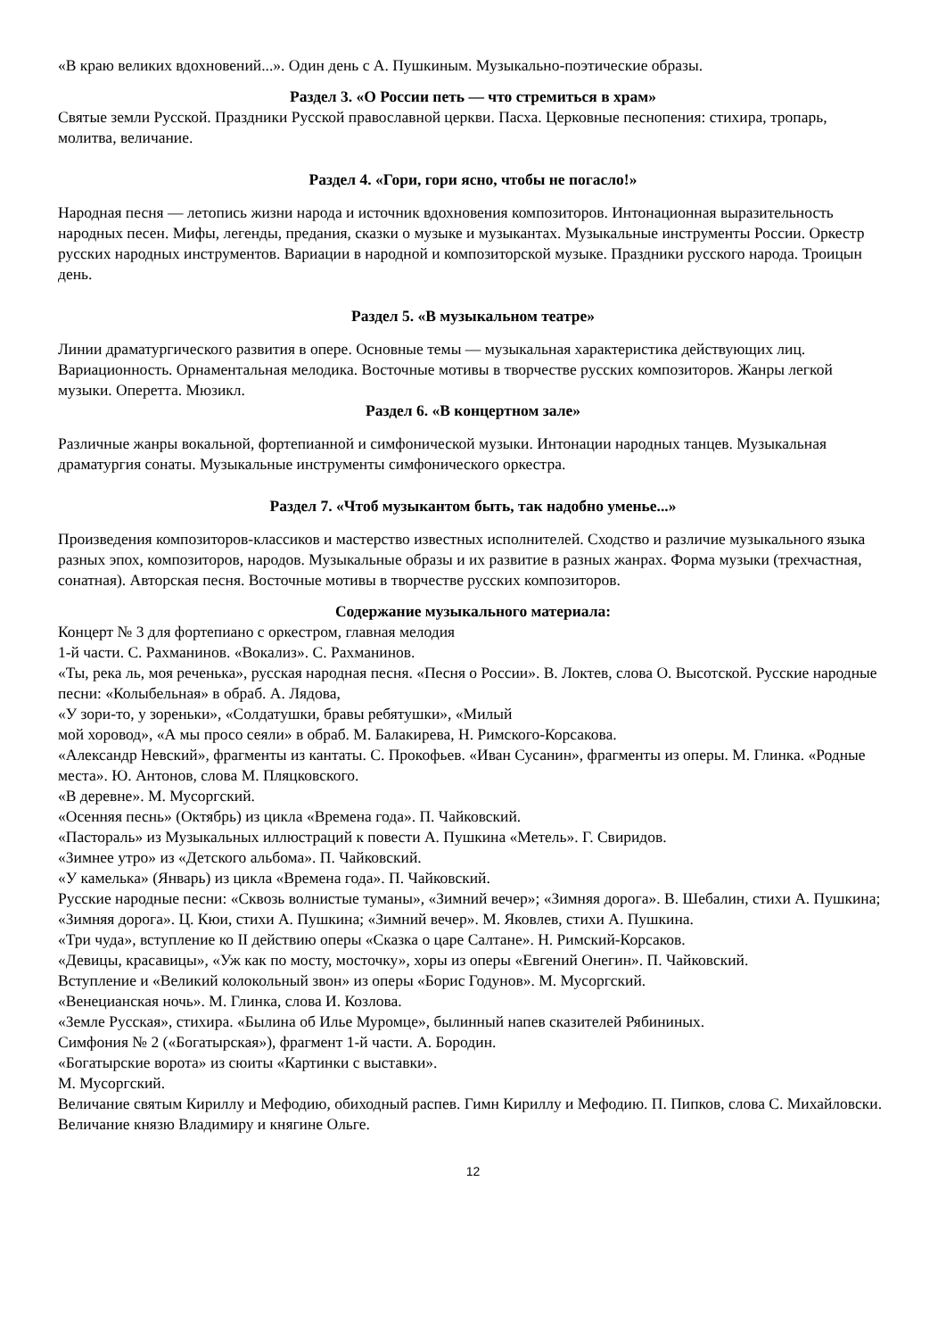«В краю великих вдохновений...». Один день с А. Пушкиным. Музыкально-поэтические образы.
Раздел 3. «О России петь — что стремиться в храм»
Святые земли Русской. Праздники Русской православной церкви. Пасха. Церковные песнопения: стихира, тропарь, молитва, величание.
Раздел 4. «Гори, гори ясно, чтобы не погасло!»
Народная песня — летопись жизни народа и источник вдохновения композиторов. Интонационная выразительность народных песен. Мифы, легенды, предания, сказки о музыке и музыкантах. Музыкальные инструменты России. Оркестр русских народных инструментов. Вариации в народной и композиторской музыке. Праздники русского народа. Троицын день.
Раздел 5. «В музыкальном театре»
Линии драматургического развития в опере. Основные темы — музыкальная характеристика действующих лиц. Вариационность. Орнаментальная мелодика. Восточные мотивы в творчестве русских композиторов. Жанры легкой музыки. Оперетта. Мюзикл.
Раздел 6. «В концертном зале»
Различные жанры вокальной, фортепианной и симфонической музыки. Интонации народных танцев. Музыкальная драматургия сонаты. Музыкальные инструменты симфонического оркестра.
Раздел 7. «Чтоб музыкантом быть, так надобно уменье...»
Произведения композиторов-классиков и мастерство известных исполнителей. Сходство и различие музыкального языка разных эпох, композиторов, народов. Музыкальные образы и их развитие в разных жанрах. Форма музыки (трехчастная, сонатная). Авторская песня. Восточные мотивы в творчестве русских композиторов.
Содержание музыкального материала:
Концерт № 3 для фортепиано с оркестром, главная мелодия
1-й части. С. Рахманинов. «Вокализ». С. Рахманинов.
«Ты, река ль, моя реченька», русская народная песня. «Песня о России». В. Локтев, слова О. Высотской. Русские народные песни: «Колыбельная» в обраб. А. Лядова,
«У зори-то, у зореньки», «Солдатушки, бравы ребятушки», «Милый
мой хоровод», «А мы просо сеяли» в обраб. М. Балакирева, Н. Римского-Корсакова.
«Александр Невский», фрагменты из кантаты. С. Прокофьев. «Иван Сусанин», фрагменты из оперы. М. Глинка. «Родные места». Ю. Антонов, слова М. Пляцковского.
«В деревне». М. Мусоргский.
«Осенняя песнь» (Октябрь) из цикла «Времена года». П. Чайковский.
«Пастораль» из Музыкальных иллюстраций к повести А. Пушкина «Метель». Г. Свиридов.
«Зимнее утро» из «Детского альбома». П. Чайковский.
«У камелька» (Январь) из цикла «Времена года». П. Чайковский.
Русские народные песни: «Сквозь волнистые туманы», «Зимний вечер»; «Зимняя дорога». В. Шебалин, стихи А. Пушкина; «Зимняя дорога». Ц. Кюи, стихи А. Пушкина; «Зимний вечер». М. Яковлев, стихи А. Пушкина.
«Три чуда», вступление ко II действию оперы «Сказка о царе Салтане». Н. Римский-Корсаков.
«Девицы, красавицы», «Уж как по мосту, мосточку», хоры из оперы «Евгений Онегин». П. Чайковский.
Вступление и «Великий колокольный звон» из оперы «Борис Годунов». М. Мусоргский.
«Венецианская ночь». М. Глинка, слова И. Козлова.
«Земле Русская», стихира. «Былина об Илье Муромце», былинный напев сказителей Рябининых.
Симфония № 2 («Богатырская»), фрагмент 1-й части. А. Бородин.
«Богатырские ворота» из сюиты «Картинки с выставки».
М. Мусоргский.
Величание святым Кириллу и Мефодию, обиходный распев. Гимн Кириллу и Мефодию. П. Пипков, слова С. Михайловски.
Величание князю Владимиру и княгине Ольге.
12